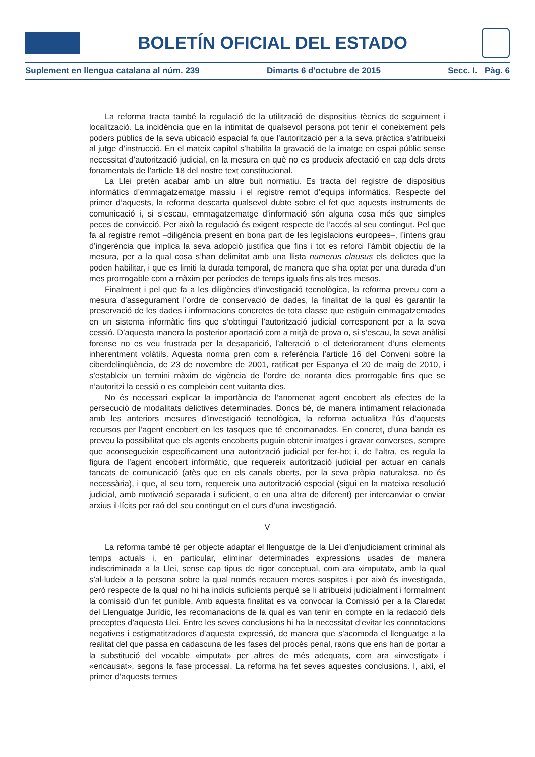BOLETÍN OFICIAL DEL ESTADO
Suplement en llengua catalana al núm. 239 Dimarts 6 d'octubre de 2015 Secc. I. Pàg. 6
La reforma tracta també la regulació de la utilització de dispositius tècnics de seguiment i localització. La incidència que en la intimitat de qualsevol persona pot tenir el coneixement pels poders públics de la seva ubicació espacial fa que l’autorització per a la seva pràctica s’atribueixi al jutge d’instrucció. En el mateix capítol s’habilita la gravació de la imatge en espai públic sense necessitat d’autorització judicial, en la mesura en què no es produeix afectació en cap dels drets fonamentals de l’article 18 del nostre text constitucional.
La Llei pretén acabar amb un altre buit normatiu. Es tracta del registre de dispositius informàtics d’emmagatzematge massiu i el registre remot d’equips informàtics. Respecte del primer d’aquests, la reforma descarta qualsevol dubte sobre el fet que aquests instruments de comunicació i, si s’escau, emmagatzematge d’informació són alguna cosa més que simples peces de convicció. Per això la regulació és exigent respecte de l’accés al seu contingut. Pel que fa al registre remot –diligència present en bona part de les legislacions europees–, l’intens grau d’ingerència que implica la seva adopció justifica que fins i tot es reforci l’àmbit objectiu de la mesura, per a la qual cosa s’han delimitat amb una llista numerus clausus els delictes que la poden habilitar, i que es limiti la durada temporal, de manera que s’ha optat per una durada d’un mes prorrogable com a màxim per períodes de temps iguals fins als tres mesos.
Finalment i pel que fa a les diligències d’investigació tecnològica, la reforma preveu com a mesura d’assegurament l’ordre de conservació de dades, la finalitat de la qual és garantir la preservació de les dades i informacions concretes de tota classe que estiguin emmagatzemades en un sistema informàtic fins que s’obtingui l’autorització judicial corresponent per a la seva cessió. D’aquesta manera la posterior aportació com a mitjà de prova o, si s’escau, la seva anàlisi forense no es veu frustrada per la desaparició, l’alteració o el deteriorament d’uns elements inherentment volàtils. Aquesta norma pren com a referència l’article 16 del Conveni sobre la ciberdelinqüència, de 23 de novembre de 2001, ratificat per Espanya el 20 de maig de 2010, i s’estableix un termini màxim de vigència de l’ordre de noranta dies prorrogable fins que se n’autoritzi la cessió o es compleixin cent vuitanta dies.
No és necessari explicar la importància de l’anomenat agent encobert als efectes de la persecució de modalitats delictives determinades. Doncs bé, de manera íntimament relacionada amb les anteriors mesures d’investigació tecnològica, la reforma actualitza l’ús d’aquests recursos per l’agent encobert en les tasques que té encomanades. En concret, d’una banda es preveu la possibilitat que els agents encoberts puguin obtenir imatges i gravar converses, sempre que aconsegueixin específicament una autorització judicial per fer-ho; i, de l’altra, es regula la figura de l’agent encobert informàtic, que requereix autorització judicial per actuar en canals tancats de comunicació (atès que en els canals oberts, per la seva pròpia naturalesa, no és necessària), i que, al seu torn, requereix una autorització especial (sigui en la mateixa resolució judicial, amb motivació separada i suficient, o en una altra de diferent) per intercanviar o enviar arxius il·lícits per raó del seu contingut en el curs d’una investigació.
V
La reforma també té per objecte adaptar el llenguatge de la Llei d’enjudiciament criminal als temps actuals i, en particular, eliminar determinades expressions usades de manera indiscriminada a la Llei, sense cap tipus de rigor conceptual, com ara «imputat», amb la qual s’al·ludeix a la persona sobre la qual només recauen meres sospites i per això és investigada, però respecte de la qual no hi ha indicis suficients perquè se li atribueixi judicialment i formalment la comissió d’un fet punible. Amb aquesta finalitat es va convocar la Comissió per a la Claredat del Llenguatge Jurídic, les recomanacions de la qual es van tenir en compte en la redacció dels preceptes d’aquesta Llei. Entre les seves conclusions hi ha la necessitat d’evitar les connotacions negatives i estigmatitzadores d’aquesta expressió, de manera que s’acomoda el llenguatge a la realitat del que passa en cadascuna de les fases del procés penal, raons que ens han de portar a la substitució del vocable «imputat» per altres de més adequats, com ara «investigat» i «encausat», segons la fase processal. La reforma ha fet seves aquestes conclusions. I, així, el primer d’aquests termes